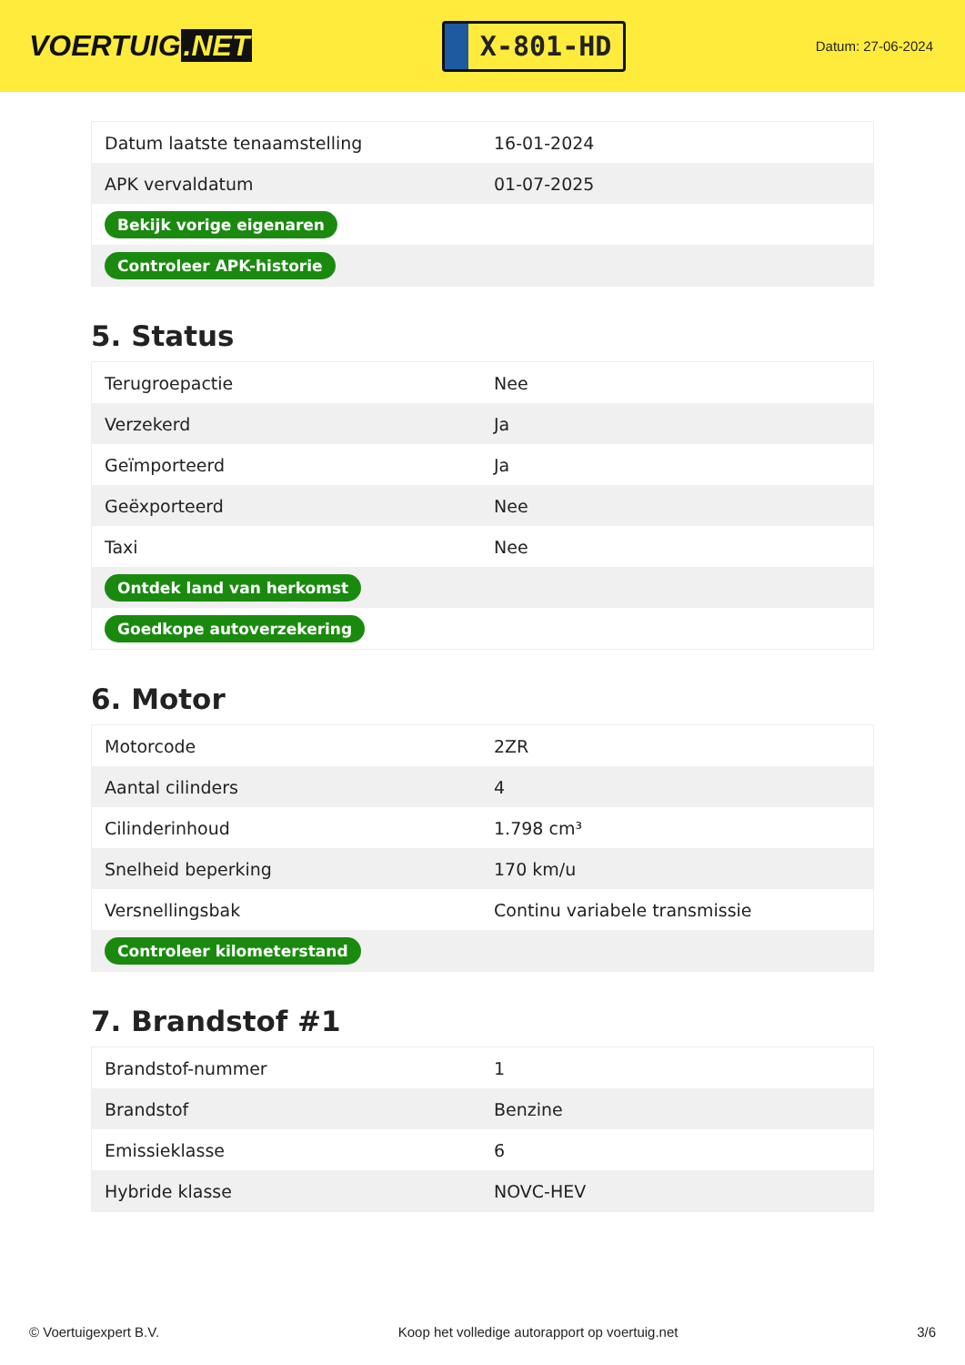VOERTUIG.NET
X-801-HD
Datum: 27-06-2024
| Datum laatste tenaamstelling | 16-01-2024 |
| APK vervaldatum | 01-07-2025 |
| Bekijk vorige eigenaren | |
| Controleer APK-historie | |
5. Status
| Terugroepactie | Nee |
| Verzekerd | Ja |
| Geïmporteerd | Ja |
| Geëxporteerd | Nee |
| Taxi | Nee |
| Ontdek land van herkomst | |
| Goedkope autoverzekering | |
6. Motor
| Motorcode | 2ZR |
| Aantal cilinders | 4 |
| Cilinderinhoud | 1.798 cm³ |
| Snelheid beperking | 170 km/u |
| Versnellingsbak | Continu variabele transmissie |
| Controleer kilometerstand | |
7. Brandstof #1
| Brandstof-nummer | 1 |
| Brandstof | Benzine |
| Emissieklasse | 6 |
| Hybride klasse | NOVC-HEV |
© Voertuigexpert B.V. Koop het volledige autorapport op voertuig.net 3/6